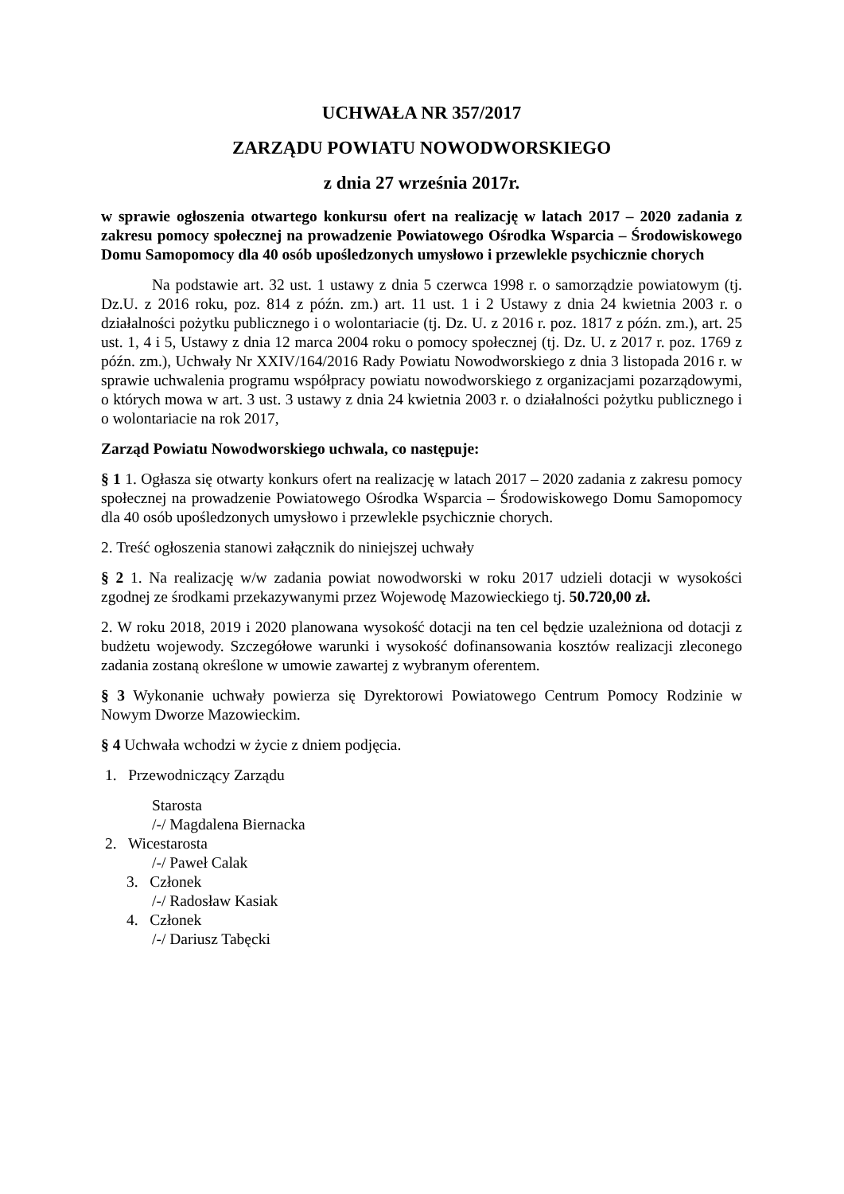UCHWAŁA NR 357/2017
ZARZĄDU POWIATU NOWODWORSKIEGO
z dnia 27 września 2017r.
w sprawie ogłoszenia otwartego konkursu ofert na realizację w latach 2017 – 2020 zadania z zakresu pomocy społecznej na prowadzenie Powiatowego Ośrodka Wsparcia – Środowiskowego Domu Samopomocy dla 40 osób upośledzonych umysłowo i przewlekle psychicznie chorych
Na podstawie art. 32 ust. 1 ustawy z dnia 5 czerwca 1998 r. o samorządzie powiatowym (tj. Dz.U. z 2016 roku, poz. 814 z późn. zm.) art. 11 ust. 1 i 2 Ustawy z dnia 24 kwietnia 2003 r. o działalności pożytku publicznego i o wolontariacie (tj. Dz. U. z 2016 r. poz. 1817 z późn. zm.), art. 25 ust. 1, 4 i 5, Ustawy z dnia 12 marca 2004 roku o pomocy społecznej (tj. Dz. U. z 2017 r. poz. 1769 z późn. zm.), Uchwały Nr XXIV/164/2016 Rady Powiatu Nowodworskiego z dnia 3 listopada 2016 r. w sprawie uchwalenia programu współpracy powiatu nowodworskiego z organizacjami pozarządowymi, o których mowa w art. 3 ust. 3 ustawy z dnia 24 kwietnia 2003 r. o działalności pożytku publicznego i o wolontariacie na rok 2017,
Zarząd Powiatu Nowodworskiego uchwala, co następuje:
§ 1 1. Ogłasza się otwarty konkurs ofert na realizację w latach 2017 – 2020 zadania z zakresu pomocy społecznej na prowadzenie Powiatowego Ośrodka Wsparcia – Środowiskowego Domu Samopomocy dla 40 osób upośledzonych umysłowo i przewlekle psychicznie chorych.
2. Treść ogłoszenia stanowi załącznik do niniejszej uchwały
§ 2 1. Na realizację w/w zadania powiat nowodworski w roku 2017 udzieli dotacji w wysokości zgodnej ze środkami przekazywanymi przez Wojewodę Mazowieckiego tj. 50.720,00 zł.
2. W roku 2018, 2019 i 2020 planowana wysokość dotacji na ten cel będzie uzależniona od dotacji z budżetu wojewody. Szczegółowe warunki i wysokość dofinansowania kosztów realizacji zleconego zadania zostaną określone w umowie zawartej z wybranym oferentem.
§ 3 Wykonanie uchwały powierza się Dyrektorowi Powiatowego Centrum Pomocy Rodzinie w Nowym Dworze Mazowieckim.
§ 4 Uchwała wchodzi w życie z dniem podjęcia.
1. Przewodniczący Zarządu
Starosta
/-/ Magdalena Biernacka
2. Wicestarosta
/-/ Paweł Calak
3. Członek
/-/ Radosław Kasiak
4. Członek
/-/ Dariusz Tabęcki